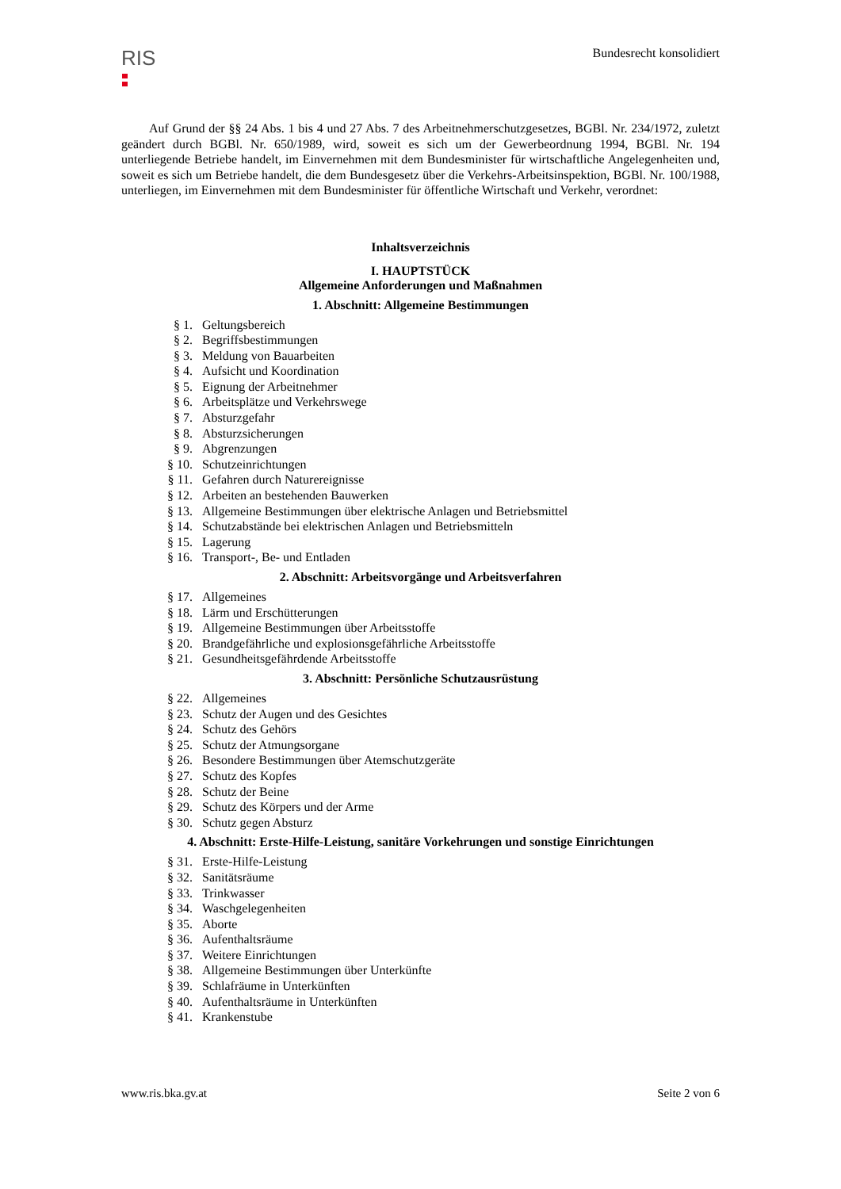RIS
Bundesrecht konsolidiert
Auf Grund der §§ 24 Abs. 1 bis 4 und 27 Abs. 7 des Arbeitnehmerschutzgesetzes, BGBl. Nr. 234/1972, zuletzt geändert durch BGBl. Nr. 650/1989, wird, soweit es sich um der Gewerbeordnung 1994, BGBl. Nr. 194 unterliegende Betriebe handelt, im Einvernehmen mit dem Bundesminister für wirtschaftliche Angelegenheiten und, soweit es sich um Betriebe handelt, die dem Bundesgesetz über die Verkehrs-Arbeitsinspektion, BGBl. Nr. 100/1988, unterliegen, im Einvernehmen mit dem Bundesminister für öffentliche Wirtschaft und Verkehr, verordnet:
Inhaltsverzeichnis
I. HAUPTSTÜCK
Allgemeine Anforderungen und Maßnahmen
1. Abschnitt: Allgemeine Bestimmungen
§ 1. Geltungsbereich
§ 2. Begriffsbestimmungen
§ 3. Meldung von Bauarbeiten
§ 4. Aufsicht und Koordination
§ 5. Eignung der Arbeitnehmer
§ 6. Arbeitsplätze und Verkehrswege
§ 7. Absturzgefahr
§ 8. Absturzsicherungen
§ 9. Abgrenzungen
§ 10. Schutzeinrichtungen
§ 11. Gefahren durch Naturereignisse
§ 12. Arbeiten an bestehenden Bauwerken
§ 13. Allgemeine Bestimmungen über elektrische Anlagen und Betriebsmittel
§ 14. Schutzabstände bei elektrischen Anlagen und Betriebsmitteln
§ 15. Lagerung
§ 16. Transport-, Be- und Entladen
2. Abschnitt: Arbeitsvorgänge und Arbeitsverfahren
§ 17. Allgemeines
§ 18. Lärm und Erschütterungen
§ 19. Allgemeine Bestimmungen über Arbeitsstoffe
§ 20. Brandgefährliche und explosionsgefährliche Arbeitsstoffe
§ 21. Gesundheitsgefährdende Arbeitsstoffe
3. Abschnitt: Persönliche Schutzausrüstung
§ 22. Allgemeines
§ 23. Schutz der Augen und des Gesichtes
§ 24. Schutz des Gehörs
§ 25. Schutz der Atmungsorgane
§ 26. Besondere Bestimmungen über Atemschutzgeräte
§ 27. Schutz des Kopfes
§ 28. Schutz der Beine
§ 29. Schutz des Körpers und der Arme
§ 30. Schutz gegen Absturz
4. Abschnitt: Erste-Hilfe-Leistung, sanitäre Vorkehrungen und sonstige Einrichtungen
§ 31. Erste-Hilfe-Leistung
§ 32. Sanitätsräume
§ 33. Trinkwasser
§ 34. Waschgelegenheiten
§ 35. Aborte
§ 36. Aufenthaltsräume
§ 37. Weitere Einrichtungen
§ 38. Allgemeine Bestimmungen über Unterkünfte
§ 39. Schlafräume in Unterkünften
§ 40. Aufenthaltsräume in Unterkünften
§ 41. Krankenstube
www.ris.bka.gv.at Seite 2 von 6